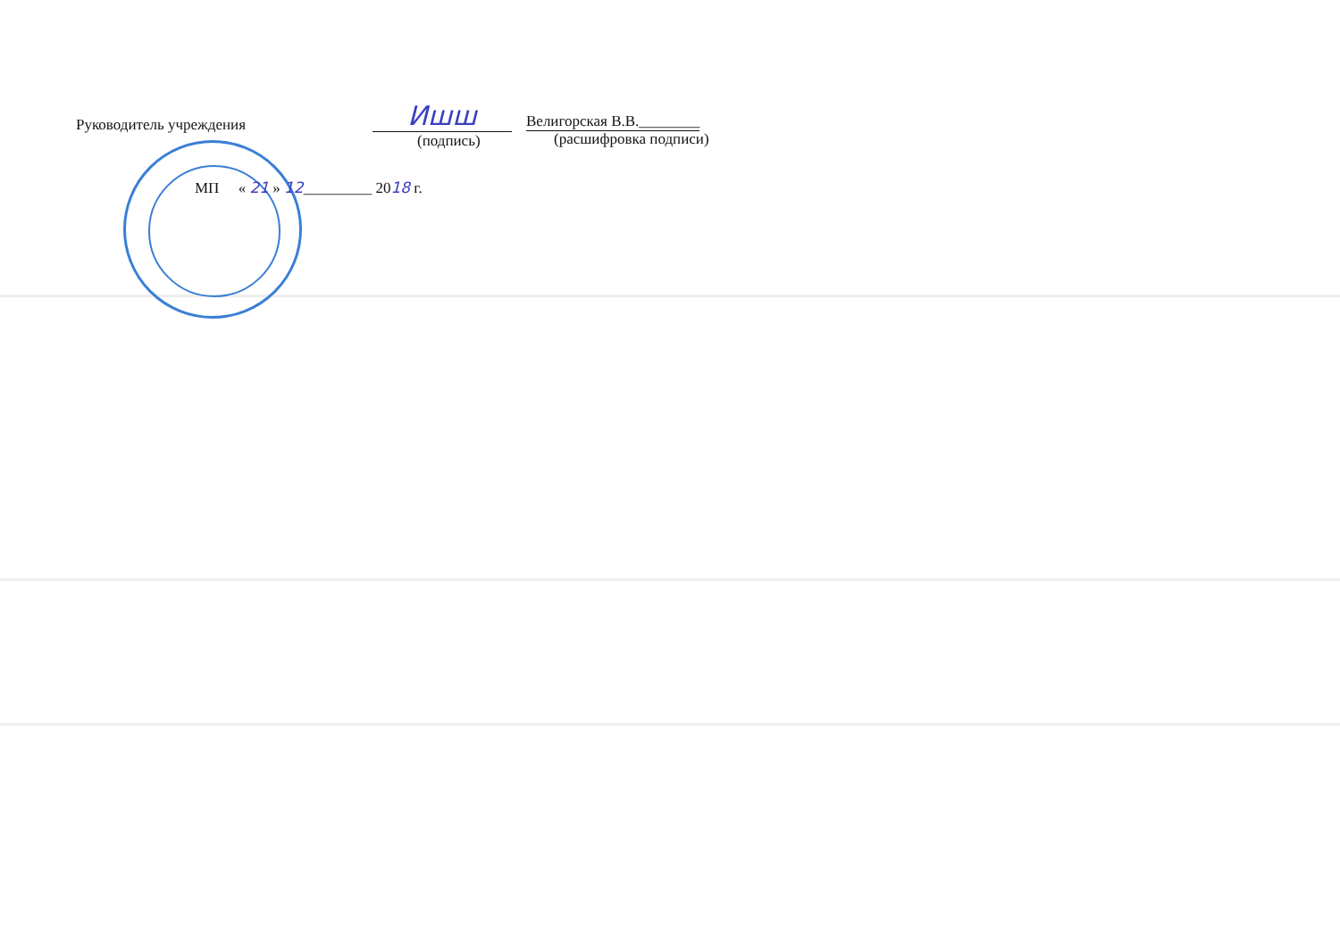Руководитель учреждения
Ишш
Велигорская В.В.________
(подпись) (расшифровка подписи)
МП « 21 » 12_________ 2018 г.